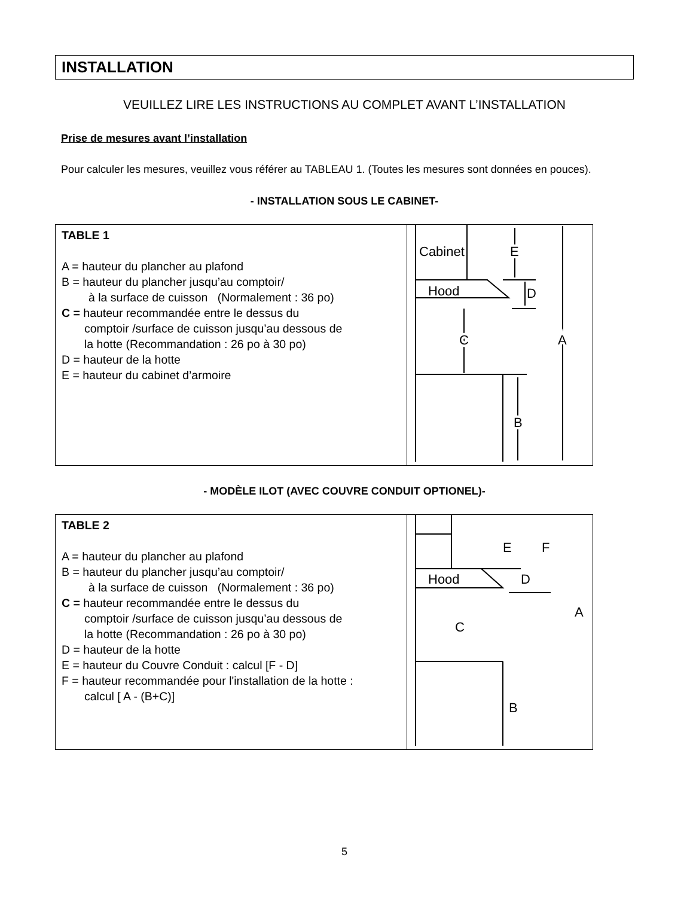INSTALLATION
VEUILLEZ LIRE LES INSTRUCTIONS AU COMPLET AVANT L’INSTALLATION
Prise de mesures avant l’installation
Pour calculer les mesures, veuillez vous référer au TABLEAU 1. (Toutes les mesures sont données en pouces).
- INSTALLATION SOUS LE CABINET-
| TABLE 1 A = hauteur du plancher au plafond B = hauteur du plancher jusqu’au comptoir/ à la surface de cuisson (Normalement : 36 po) C = hauteur recommandée entre le dessus du comptoir /surface de cuisson jusqu’au dessous de la hotte (Recommandation : 26 po à 30 po) D = hauteur de la hotte E = hauteur du cabinet d’armoire | Cabinet Hood E D C A B |
- MODÈLE ILOT (AVEC COUVRE CONDUIT OPTIONEL)-
| TABLE 2 A = hauteur du plancher au plafond B = hauteur du plancher jusqu’au comptoir/ à la surface de cuisson (Normalement : 36 po) C = hauteur recommandée entre le dessus du comptoir /surface de cuisson jusqu’au dessous de la hotte (Recommandation : 26 po à 30 po) D = hauteur de la hotte E = hauteur du Couvre Conduit : calcul [F - D] F = hauteur recommandée pour l'installation de la hotte : calcul [ A - (B+C)] | Hood E F D C A B |
5